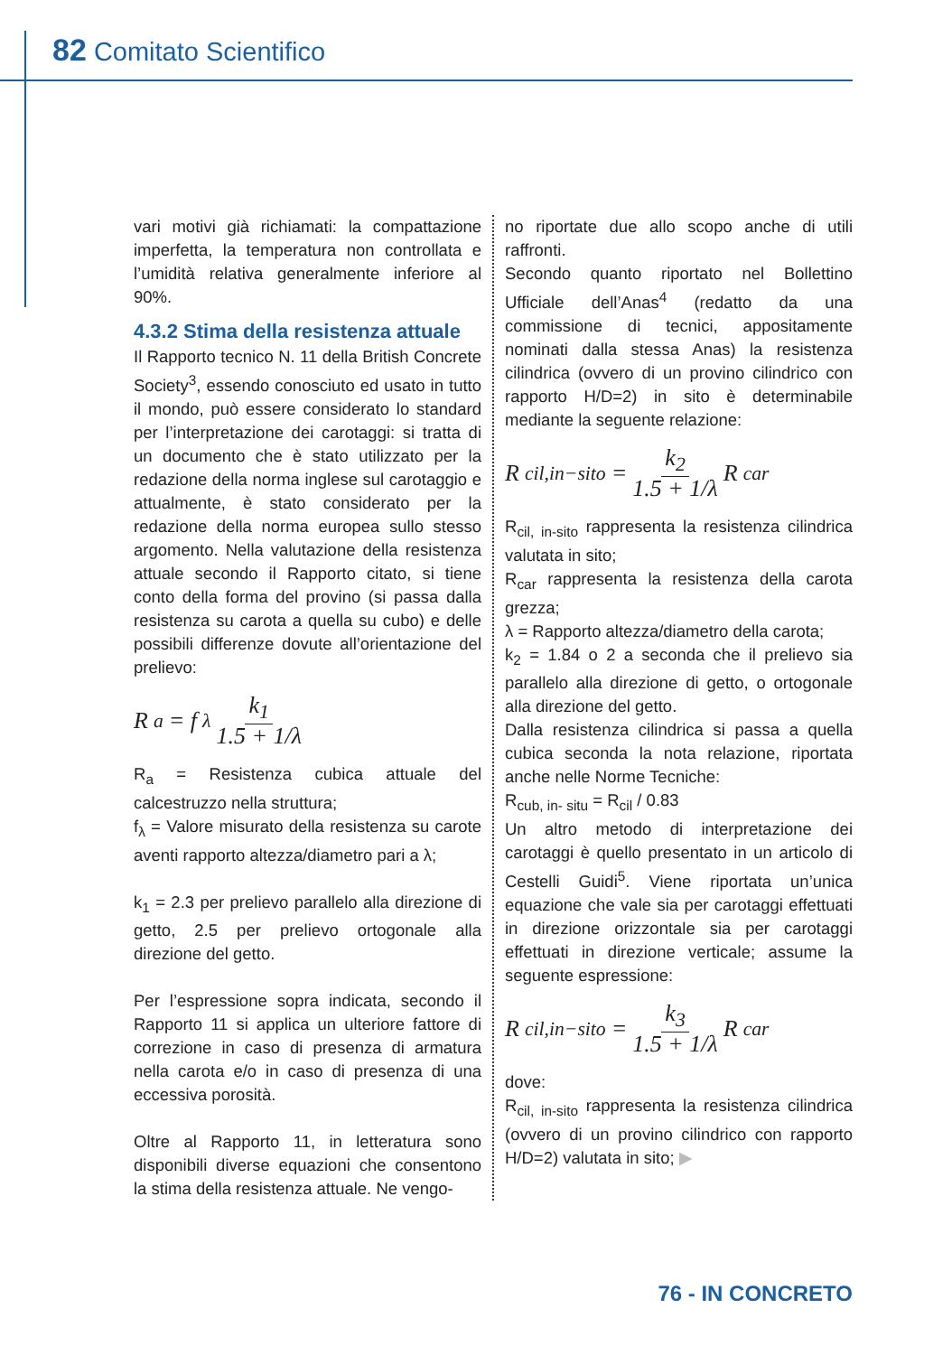82 Comitato Scientifico
vari motivi già richiamati: la compattazione imperfetta, la temperatura non controllata e l’umidità relativa generalmente inferiore al 90%.
4.3.2 Stima della resistenza attuale
Il Rapporto tecnico N. 11 della British Concrete Society<sup>3</sup>, essendo conosciuto ed usato in tutto il mondo, può essere considerato lo standard per l’interpretazione dei carotaggi: si tratta di un documento che è stato utilizzato per la redazione della norma inglese sul carotaggio e attualmente, è stato considerato per la redazione della norma europea sullo stesso argomento. Nella valutazione della resistenza attuale secondo il Rapporto citato, si tiene conto della forma del provino (si passa dalla resistenza su carota a quella su cubo) e delle possibili differenze dovute all’orientazione del prelievo:
R<sub>a</sub> = f<sub>λ</sub> k<sub>1</sub> 1.5 + 1/λ
R<sub>a</sub> = Resistenza cubica attuale del calcestruzzo nella struttura;
f<sub>λ</sub> = Valore misurato della resistenza su carote aventi rapporto altezza/diametro pari a λ;
k<sub>1</sub> = 2.3 per prelievo parallelo alla direzione di getto, 2.5 per prelievo ortogonale alla direzione del getto.
Per l’espressione sopra indicata, secondo il Rapporto 11 si applica un ulteriore fattore di correzione in caso di presenza di armatura nella carota e/o in caso di presenza di una eccessiva porosità.
Oltre al Rapporto 11, in letteratura sono disponibili diverse equazioni che consentono la stima della resistenza attuale. Ne vengo-
no riportate due allo scopo anche di utili raffronti.
Secondo quanto riportato nel Bollettino Ufficiale dell’Anas<sup>4</sup> (redatto da una commissione di tecnici, appositamente nominati dalla stessa Anas) la resistenza cilindrica (ovvero di un provino cilindrico con rapporto H/D=2) in sito è determinabile mediante la seguente relazione:
R<sub>cil,in−sito</sub> = k<sub>2</sub> 1.5 + 1/λ R<sub>car</sub>
R<sub>cil, in-sito</sub> rappresenta la resistenza cilindrica valutata in sito;
R<sub>car</sub> rappresenta la resistenza della carota grezza;
λ = Rapporto altezza/diametro della carota;
k<sub>2</sub> = 1.84 o 2 a seconda che il prelievo sia parallelo alla direzione di getto, o ortogonale alla direzione del getto.
Dalla resistenza cilindrica si passa a quella cubica seconda la nota relazione, riportata anche nelle Norme Tecniche:
R<sub>cub, in- situ</sub> = R<sub>cil</sub> / 0.83
Un altro metodo di interpretazione dei carotaggi è quello presentato in un articolo di Cestelli Guidi<sup>5</sup>. Viene riportata un’unica equazione che vale sia per carotaggi effettuati in direzione orizzontale sia per carotaggi effettuati in direzione verticale; assume la seguente espressione:
R<sub>cil,in−sito</sub> = k<sub>3</sub> 1.5 + 1/λ R<sub>car</sub>
dove:
R<sub>cil, in-sito</sub> rappresenta la resistenza cilindrica (ovvero di un provino cilindrico con rapporto H/D=2) valutata in sito; ▶
76 - IN CONCRETO